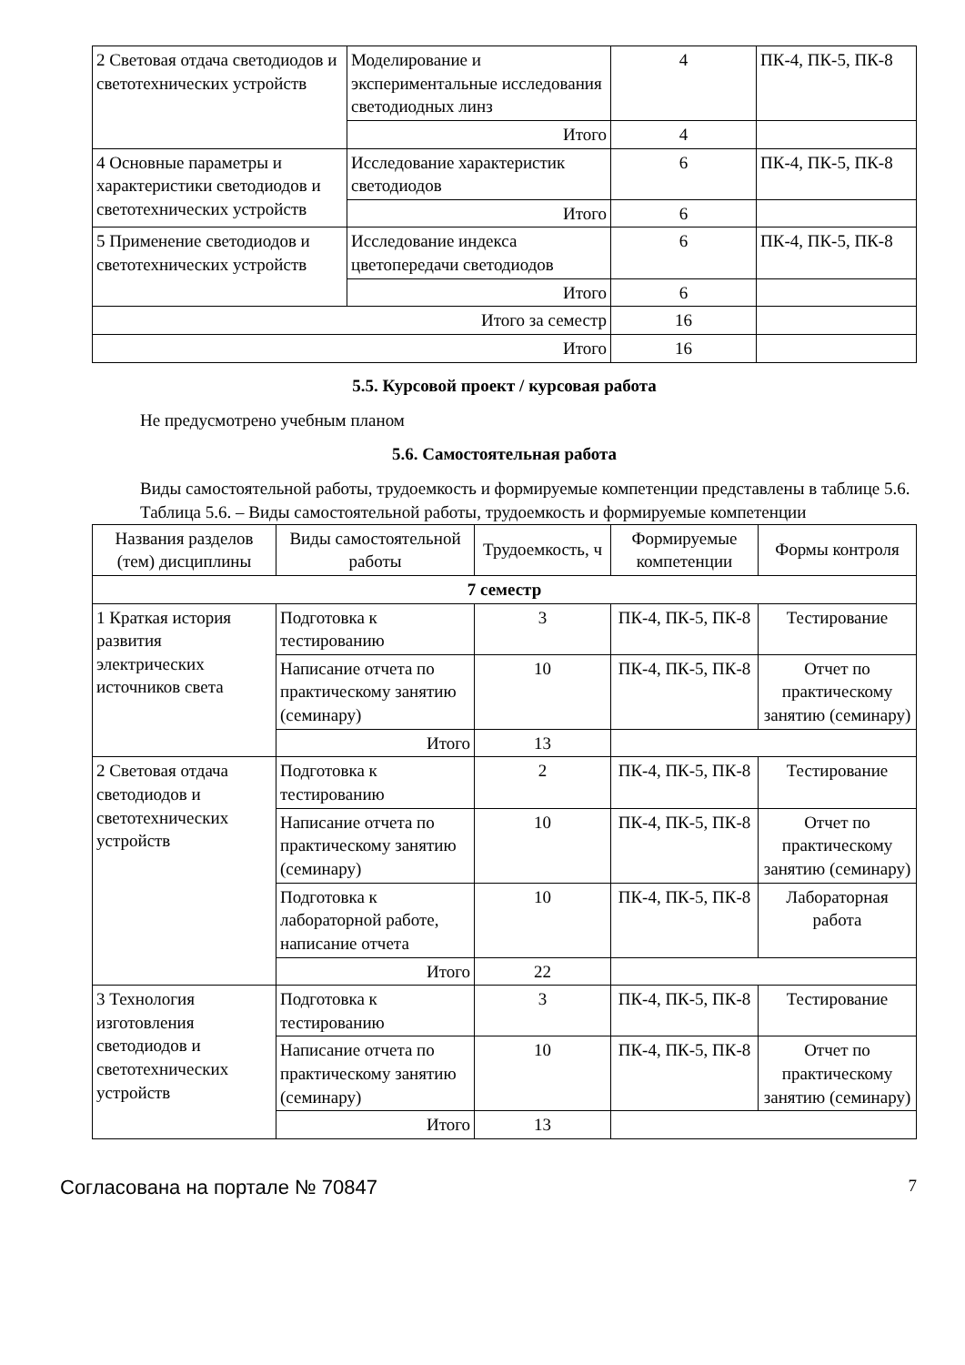| 2 Световая отдача светодиодов и светотехнических устройств | Моделирование и экспериментальные исследования светодиодных линз | 4 | ПК-4, ПК-5, ПК-8 |
| | Итого | 4 | |
| 4 Основные параметры и характеристики светодиодов и светотехнических устройств | Исследование характеристик светодиодов | 6 | ПК-4, ПК-5, ПК-8 |
| | Итого | 6 | |
| 5 Применение светодиодов и светотехнических устройств | Исследование индекса цветопередачи светодиодов | 6 | ПК-4, ПК-5, ПК-8 |
| | Итого | 6 | |
| Итого за семестр | | 16 | |
| Итого | | 16 | |
5.5. Курсовой проект / курсовая работа
Не предусмотрено учебным планом
5.6. Самостоятельная работа
Виды самостоятельной работы, трудоемкость и формируемые компетенции представлены в таблице 5.6.
Таблица 5.6. – Виды самостоятельной работы, трудоемкость и формируемые компетенции
| Названия разделов (тем) дисциплины | Виды самостоятельной работы | Трудоемкость, ч | Формируемые компетенции | Формы контроля |
| --- | --- | --- | --- | --- |
| 7 семестр | | | | |
| 1 Краткая история развития электрических источников света | Подготовка к тестированию | 3 | ПК-4, ПК-5, ПК-8 | Тестирование |
| | Написание отчета по практическому занятию (семинару) | 10 | ПК-4, ПК-5, ПК-8 | Отчет по практическому занятию (семинару) |
| | Итого | 13 | | |
| 2 Световая отдача светодиодов и светотехнических устройств | Подготовка к тестированию | 2 | ПК-4, ПК-5, ПК-8 | Тестирование |
| | Написание отчета по практическому занятию (семинару) | 10 | ПК-4, ПК-5, ПК-8 | Отчет по практическому занятию (семинару) |
| | Подготовка к лабораторной работе, написание отчета | 10 | ПК-4, ПК-5, ПК-8 | Лабораторная работа |
| | Итого | 22 | | |
| 3 Технология изготовления светодиодов и светотехнических устройств | Подготовка к тестированию | 3 | ПК-4, ПК-5, ПК-8 | Тестирование |
| | Написание отчета по практическому занятию (семинару) | 10 | ПК-4, ПК-5, ПК-8 | Отчет по практическому занятию (семинару) |
| | Итого | 13 | | |
Согласована на портале № 70847 7